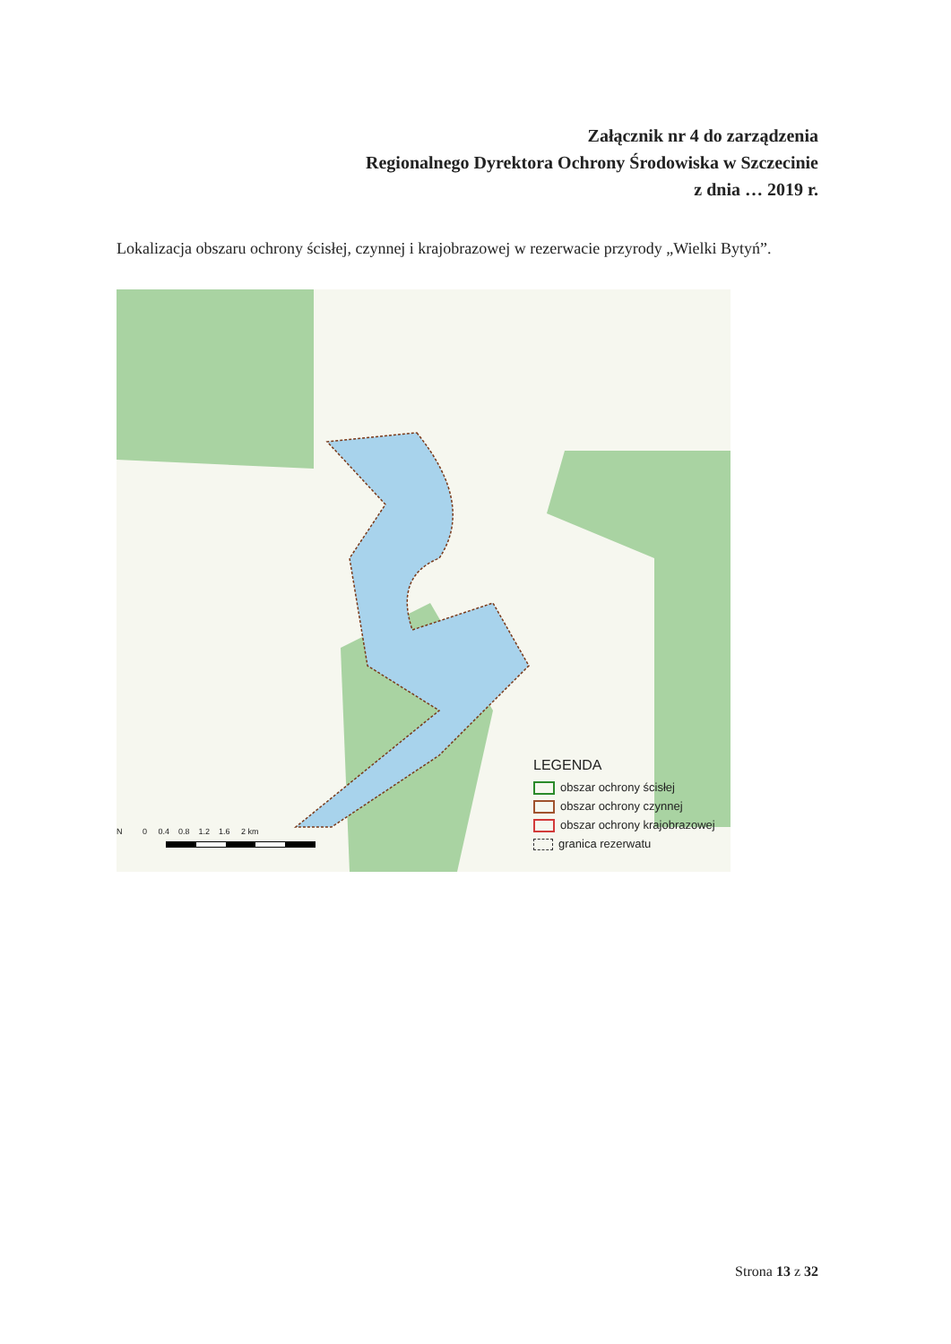Załącznik nr 4 do zarządzenia
Regionalnego Dyrektora Ochrony Środowiska w Szczecinie
z dnia … 2019 r.
Lokalizacja obszaru ochrony ścisłej, czynnej i krajobrazowej w rezerwacie przyrody „Wielki Bytyń”.
LEGENDA
obszar ochrony ścisłej
obszar ochrony czynnej
obszar ochrony krajobrazowej
granica rezerwatu
N 0 0.4 0.8 1.2 1.6 2 km
Strona 13 z 32